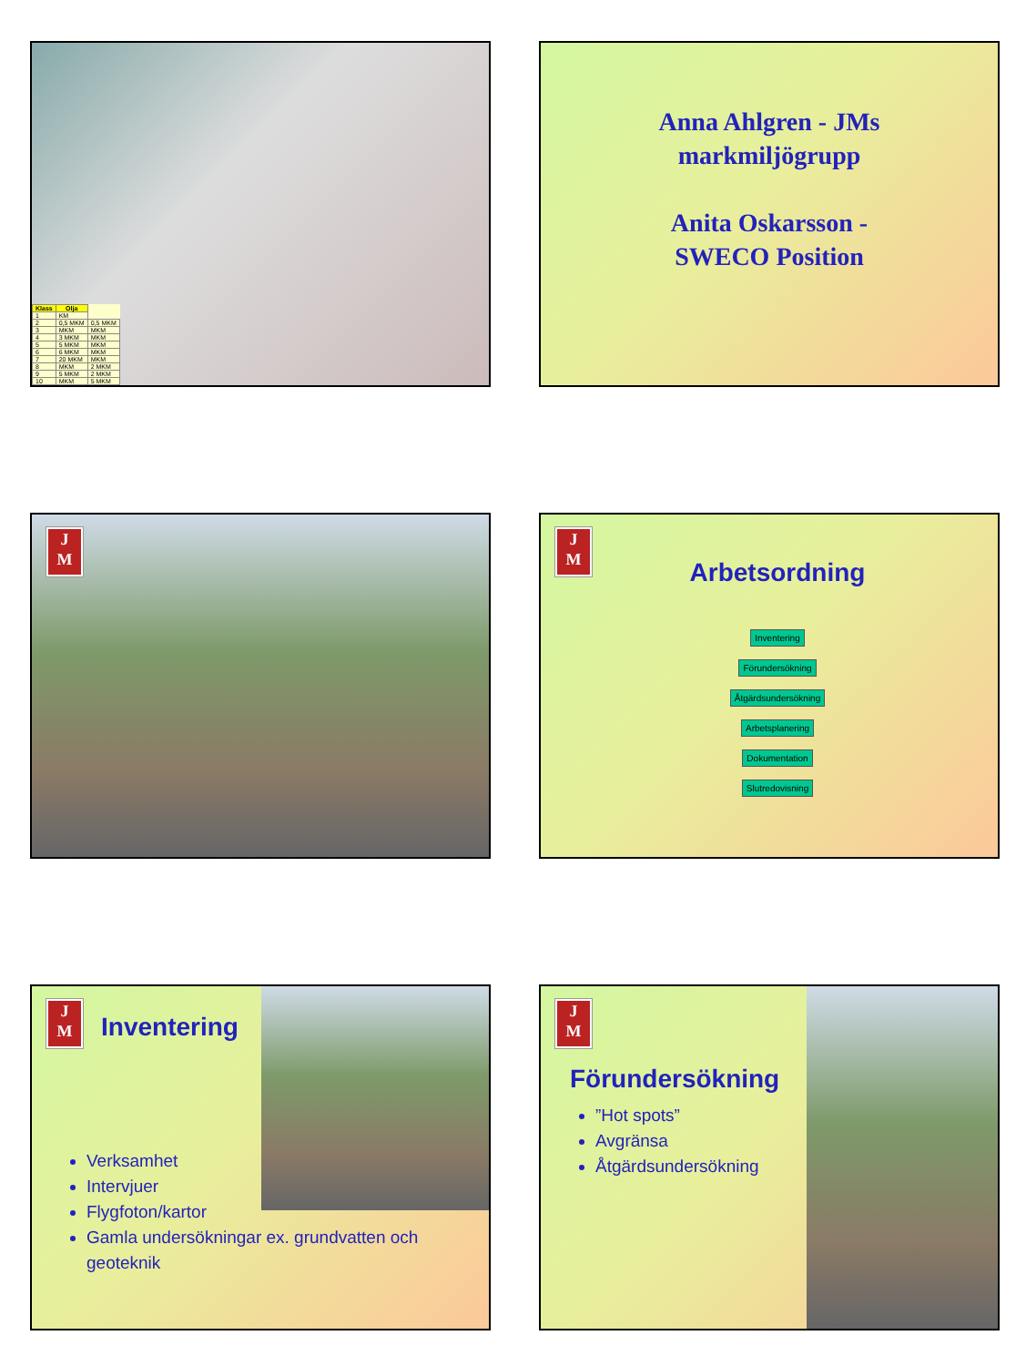| Klass | Olja | |
| --- | --- | --- |
| 1 | KM | |
| 2 | 0,5 MKM | 0,5 MKM |
| 3 | MKM | MKM |
| 4 | 3 MKM | MKM |
| 5 | 5 MKM | MKM |
| 6 | 6 MKM | MKM |
| 7 | 20 MKM | MKM |
| 8 | MKM | 2 MKM |
| 9 | 5 MKM | 2 MKM |
| 10 | MKM | 5 MKM |
Anna Ahlgren - JMs
markmiljögrupp
Anita Oskarsson -
SWECO Position
J
M
J
M
Arbetsordning
Inventering
Förundersökning
Åtgärdsundersökning
Arbetsplanering
Dokumentation
Slutredovisning
J
M
Inventering
Verksamhet
Intervjuer
Flygfoton/kartor
Gamla undersökningar ex. grundvatten och geoteknik
J
M
Förundersökning
”Hot spots”
Avgränsa
Åtgärdsundersökning